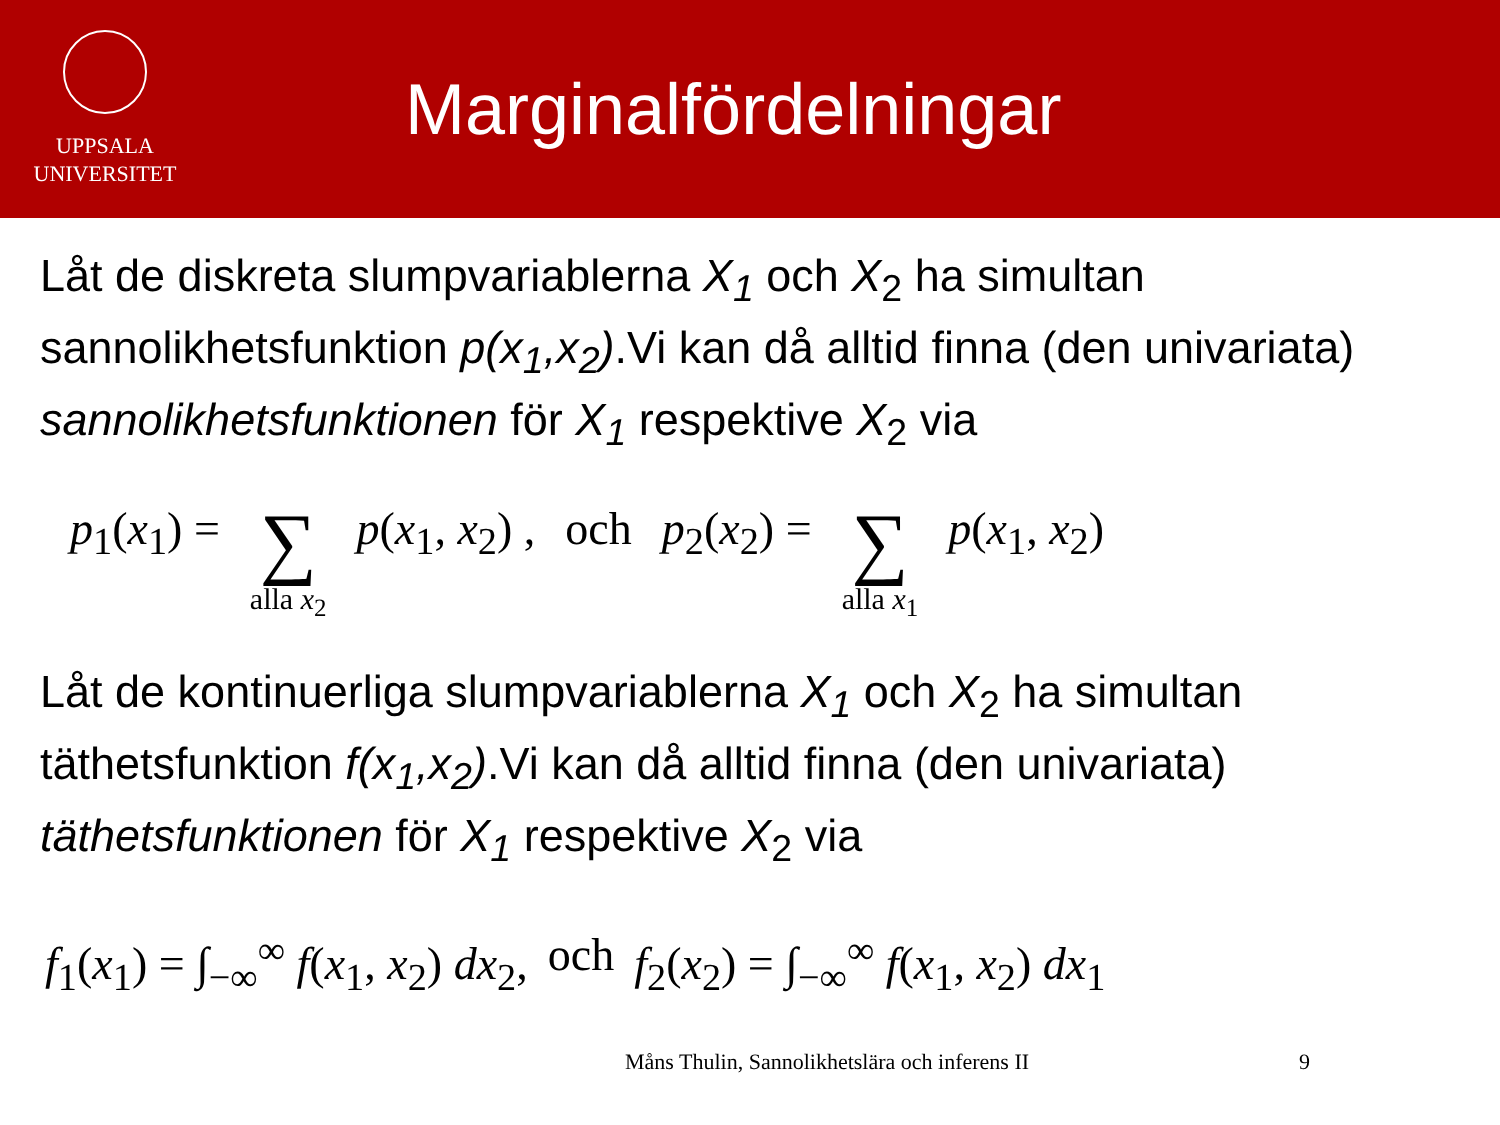UPPSALA
UNIVERSITET
Marginalfördelningar
Låt de diskreta slumpvariablerna X<sub>1</sub> och X<sub>2</sub> ha simultan sannolikhetsfunktion p(x<sub>1</sub>,x<sub>2</sub>).Vi kan då alltid finna (den univariata) sannolikhetsfunktionen för X<sub>1</sub> respektive X<sub>2</sub> via
p<sub>1</sub>(x<sub>1</sub>) = ∑ alla x<sub>2</sub> p(x<sub>1</sub>, x<sub>2</sub>) , och p<sub>2</sub>(x<sub>2</sub>) = ∑ alla x<sub>1</sub> p(x<sub>1</sub>, x<sub>2</sub>)
Låt de kontinuerliga slumpvariablerna X<sub>1</sub> och X<sub>2</sub> ha simultan täthetsfunktion f(x<sub>1</sub>,x<sub>2</sub>).Vi kan då alltid finna (den univariata) täthetsfunktionen för X<sub>1</sub> respektive X<sub>2</sub> via
f<sub>1</sub>(x<sub>1</sub>) = ∫<sub>−∞</sub><sup>∞</sup> f(x<sub>1</sub>, x<sub>2</sub>) dx<sub>2</sub>, och f<sub>2</sub>(x<sub>2</sub>) = ∫<sub>−∞</sub><sup>∞</sup> f(x<sub>1</sub>, x<sub>2</sub>) dx<sub>1</sub>
Måns Thulin, Sannolikhetslära och inferens II 9